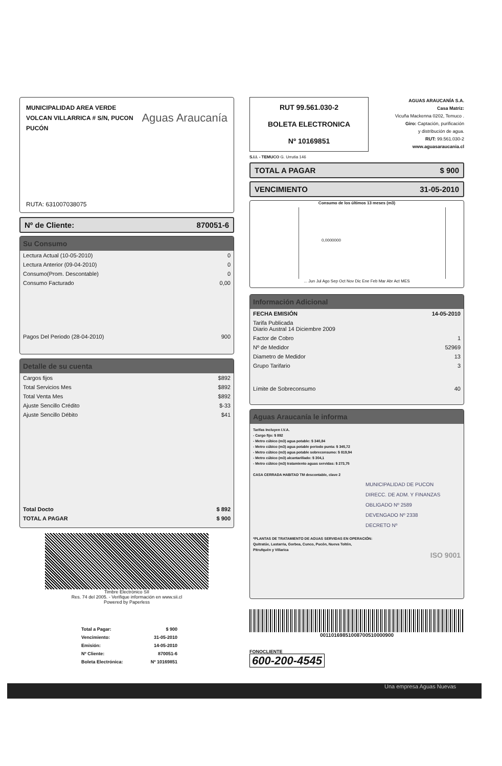MUNICIPALIDAD AREA VERDE
VOLCAN VILLARRICA # S/N, PUCON
PUCÓN
Aguas Araucanía
RUTA: 631007038075
Nº de Cliente: 870051-6
Su Consumo
| Lectura Actual (10-05-2010) | 0 |
| Lectura Anterior (09-04-2010) | 0 |
| Consumo(Prom. Descontable) | 0 |
| Consumo Facturado | 0,00 |
| Pagos Del Periodo (28-04-2010) | 900 |
Detalle de su cuenta
| Cargos fijos | $892 |
| Total Servicios Mes | $892 |
| Total Venta Mes | $892 |
| Ajuste Sencillo Crédito | $-33 |
| Ajuste Sencillo Débito | $41 |
| Total Docto | $ 892 |
| TOTAL A PAGAR | $ 900 |
Timbre Electrónico SII
Res. 74 del 2005. - Verifique información en www.sii.cl
Powered by Paperless
| Total a Pagar: | $ 900 |
| Vencimiento: | 31-05-2010 |
| Emisión: | 14-05-2010 |
| Nº Cliente: | 870051-6 |
| Boleta Electrónica: | Nº 10169851 |
RUT 99.561.030-2
BOLETA ELECTRONICA
Nº 10169851
AGUAS ARAUCANÍA S.A.
Casa Matriz:
Vicuña Mackenna 0202, Temuco .
Giro: Captación, purificación
y distribución de agua.
RUT: 99.561.030-2
www.aguasaraucania.cl
S.I.I. - TEMUCO G. Urrutia 146
TOTAL A PAGAR $ 900
VENCIMIENTO 31-05-2010
Consumo de los últimos 13 meses (m3)
0,0000000
... Jun Jul Ago Sep Oct Nov Dic Ene Feb Mar Abr Act MES
Información Adicional
| FECHA EMISIÓN | 14-05-2010 |
| Tarifa Publicada Diario Austral 14 Diciembre 2009 | |
| Factor de Cobro | 1 |
| Nº de Medidor | 52969 |
| Diametro de Medidor | 13 |
| Grupo Tarifario | 3 |
| Límite de Sobreconsumo | 40 |
Aguas Araucanía le informa
Tarifas Incluyen I.V.A.
- Cargo fijo: $ 892
- Metro cúbico (m3) agua potable: $ 340,84
- Metro cúbico (m3) agua potable periodo punta: $ 345,72
- Metro cúbico (m3) agua potable sobreconsumo: $ 819,94
- Metro cúbico (m3) alcantarillado: $ 304,1
- Metro cúbico (m3) tratamiento aguas servidas: $ 273,75
CASA CERRADA HABITAD TM descontable, clave 2
MUNICIPALIDAD DE PUCON
DIRECC. DE ADM. Y FINANZAS
OBLIGADO Nº 2589
DEVENGADO Nº 2338
DECRETO Nº
*PLANTAS DE TRATAMIENTO DE AGUAS SERVIDAS EN OPERACIÓN:
Quitratúe, Lastarria, Gorbea, Cunco, Pucón, Nueva Toltén,
Pitrufquén y Villarica
ISO 9001
00110169851008700510000900
FONOCLIENTE
600-200-4545
Una empresa Aguas Nuevas